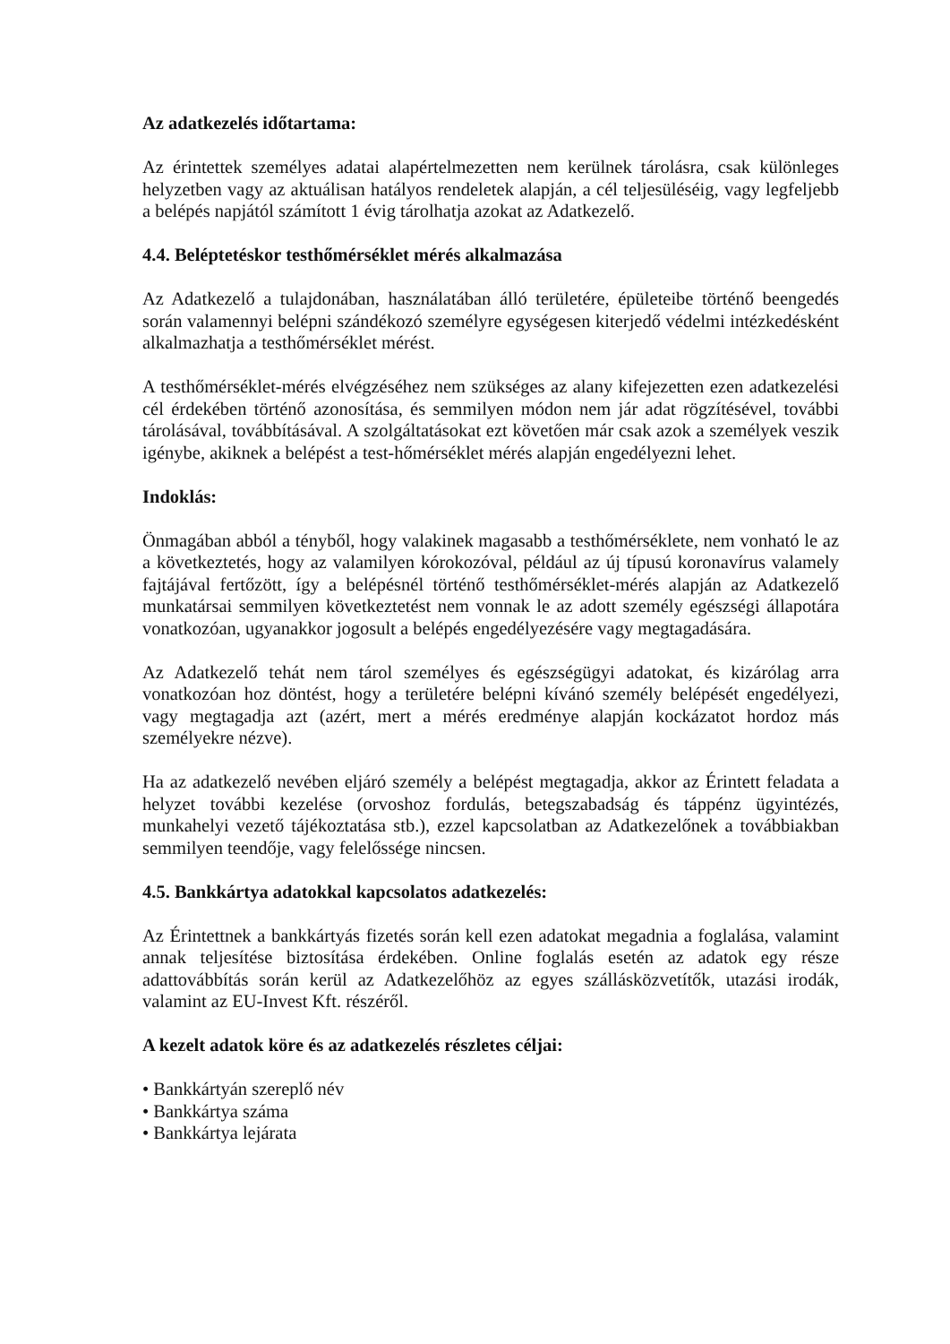Az adatkezelés időtartama:
Az érintettek személyes adatai alapértelmezetten nem kerülnek tárolásra, csak különleges helyzetben vagy az aktuálisan hatályos rendeletek alapján, a cél teljesüléséig, vagy legfeljebb a belépés napjától számított 1 évig tárolhatja azokat az Adatkezelő.
4.4. Beléptetéskor testhőmérséklet mérés alkalmazása
Az Adatkezelő a tulajdonában, használatában álló területére, épületeibe történő beengedés során valamennyi belépni szándékozó személyre egységesen kiterjedő védelmi intézkedésként alkalmazhatja a testhőmérséklet mérést.
A testhőmérséklet-mérés elvégzéséhez nem szükséges az alany kifejezetten ezen adatkezelési cél érdekében történő azonosítása, és semmilyen módon nem jár adat rögzítésével, további tárolásával, továbbításával. A szolgáltatásokat ezt követően már csak azok a személyek veszik igénybe, akiknek a belépést a test-hőmérséklet mérés alapján engedélyezni lehet.
Indoklás:
Önmagában abból a tényből, hogy valakinek magasabb a testhőmérséklete, nem vonható le az a következtetés, hogy az valamilyen kórokozóval, például az új típusú koronavírus valamely fajtájával fertőzött, így a belépésnél történő testhőmérséklet-mérés alapján az Adatkezelő munkatársai semmilyen következtetést nem vonnak le az adott személy egészségi állapotára vonatkozóan, ugyanakkor jogosult a belépés engedélyezésére vagy megtagadására.
Az Adatkezelő tehát nem tárol személyes és egészségügyi adatokat, és kizárólag arra vonatkozóan hoz döntést, hogy a területére belépni kívánó személy belépését engedélyezi, vagy megtagadja azt (azért, mert a mérés eredménye alapján kockázatot hordoz más személyekre nézve).
Ha az adatkezelő nevében eljáró személy a belépést megtagadja, akkor az Érintett feladata a helyzet további kezelése (orvoshoz fordulás, betegszabadság és táppénz ügyintézés, munkahelyi vezető tájékoztatása stb.), ezzel kapcsolatban az Adatkezelőnek a továbbiakban semmilyen teendője, vagy felelőssége nincsen.
4.5. Bankkártya adatokkal kapcsolatos adatkezelés:
Az Érintettnek a bankkártyás fizetés során kell ezen adatokat megadnia a foglalása, valamint annak teljesítése biztosítása érdekében. Online foglalás esetén az adatok egy része adattovábbítás során kerül az Adatkezelőhöz az egyes szállásközvetítők, utazási irodák, valamint az EU-Invest Kft. részéről.
A kezelt adatok köre és az adatkezelés részletes céljai:
• Bankkártyán szereplő név
• Bankkártya száma
• Bankkártya lejárata